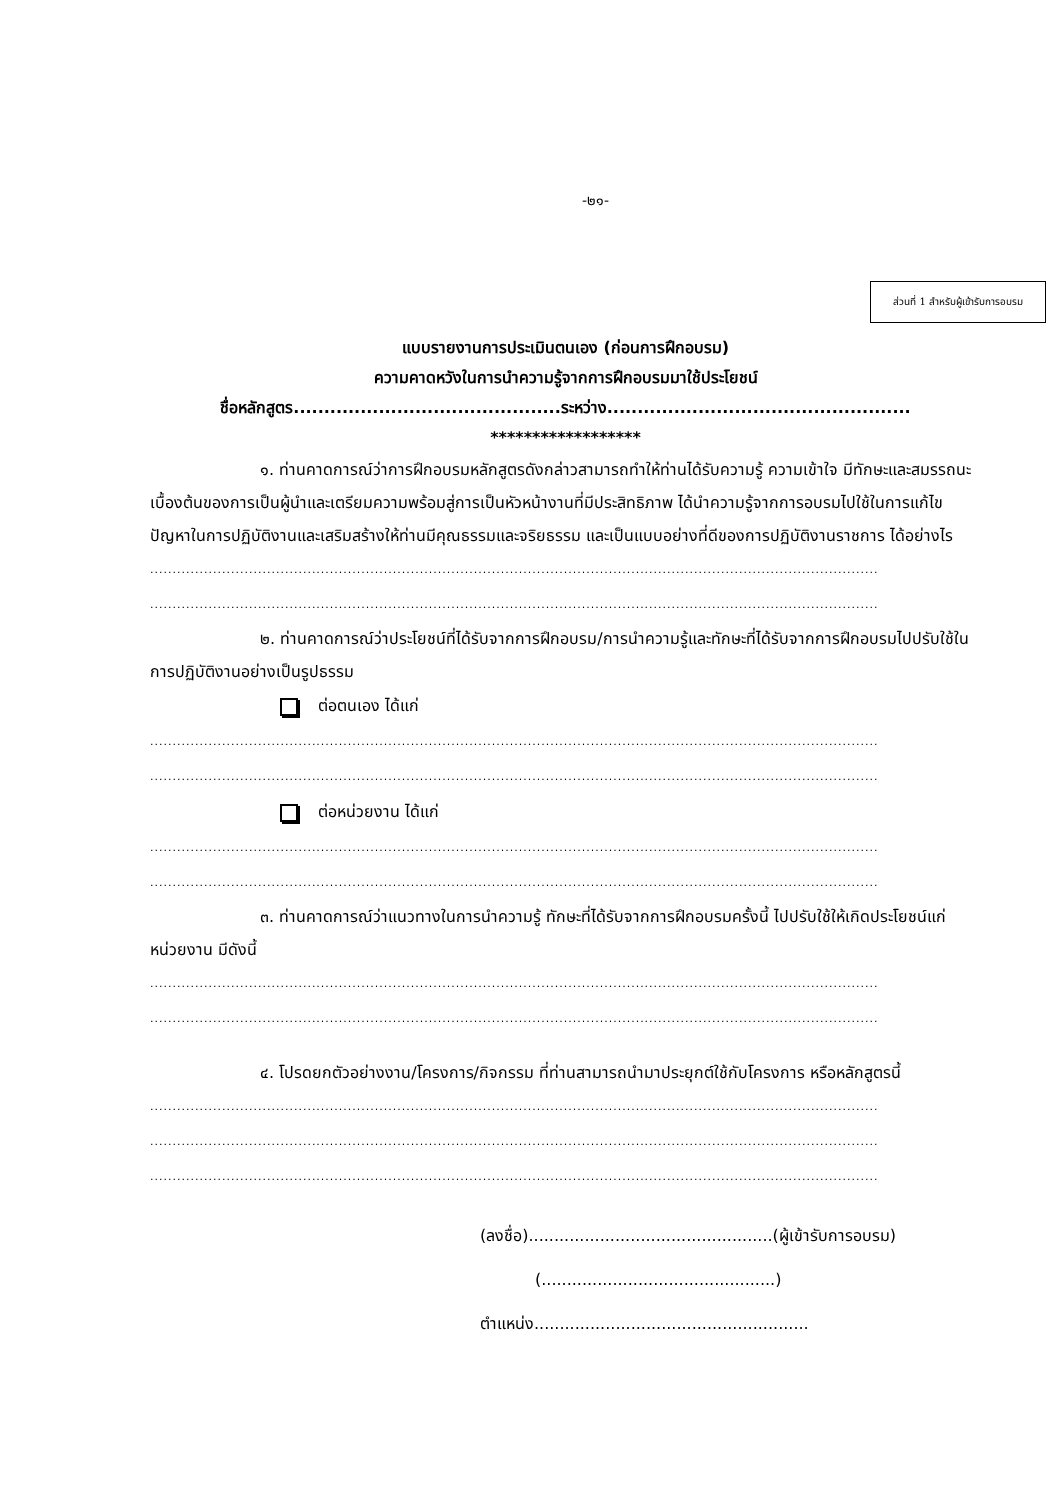-๒๑-
ส่วนที่ 1 สำหรับผู้เข้ารับการอบรม
แบบรายงานการประเมินตนเอง (ก่อนการฝึกอบรม)
ความคาดหวังในการนำความรู้จากการฝึกอบรมมาใช้ประโยชน์
ชื่อหลักสูตร............................................ระหว่าง..................................................
******************
๑. ท่านคาดการณ์ว่าการฝึกอบรมหลักสูตรดังกล่าวสามารถทำให้ท่านได้รับความรู้ ความเข้าใจ มีทักษะและสมรรถนะเบื้องต้นของการเป็นผู้นำและเตรียมความพร้อมสู่การเป็นหัวหน้างานที่มีประสิทธิภาพ ได้นำความรู้จากการอบรมไปใช้ในการแก้ไขปัญหาในการปฏิบัติงานและเสริมสร้างให้ท่านมีคุณธรรมและจริยธรรม และเป็นแบบอย่างที่ดีของการปฏิบัติงานราชการ ได้อย่างไร
..................................................................................................................................................................
..................................................................................................................................................................
๒. ท่านคาดการณ์ว่าประโยชน์ที่ได้รับจากการฝึกอบรม/การนำความรู้และทักษะที่ได้รับจากการฝึกอบรมไปปรับใช้ในการปฏิบัติงานอย่างเป็นรูปธรรม
ต่อตนเอง ได้แก่
..................................................................................................................................................................
..................................................................................................................................................................
ต่อหน่วยงาน ได้แก่
..................................................................................................................................................................
..................................................................................................................................................................
๓. ท่านคาดการณ์ว่าแนวทางในการนำความรู้ ทักษะที่ได้รับจากการฝึกอบรมครั้งนี้ ไปปรับใช้ให้เกิดประโยชน์แก่หน่วยงาน มีดังนี้
..................................................................................................................................................................
..................................................................................................................................................................
๔. โปรดยกตัวอย่างงาน/โครงการ/กิจกรรม ที่ท่านสามารถนำมาประยุกต์ใช้กับโครงการ หรือหลักสูตรนี้
..................................................................................................................................................................
..................................................................................................................................................................
..................................................................................................................................................................
(ลงชื่อ)................................................(ผู้เข้ารับการอบรม)
(..............................................)
ตำแหน่ง......................................................